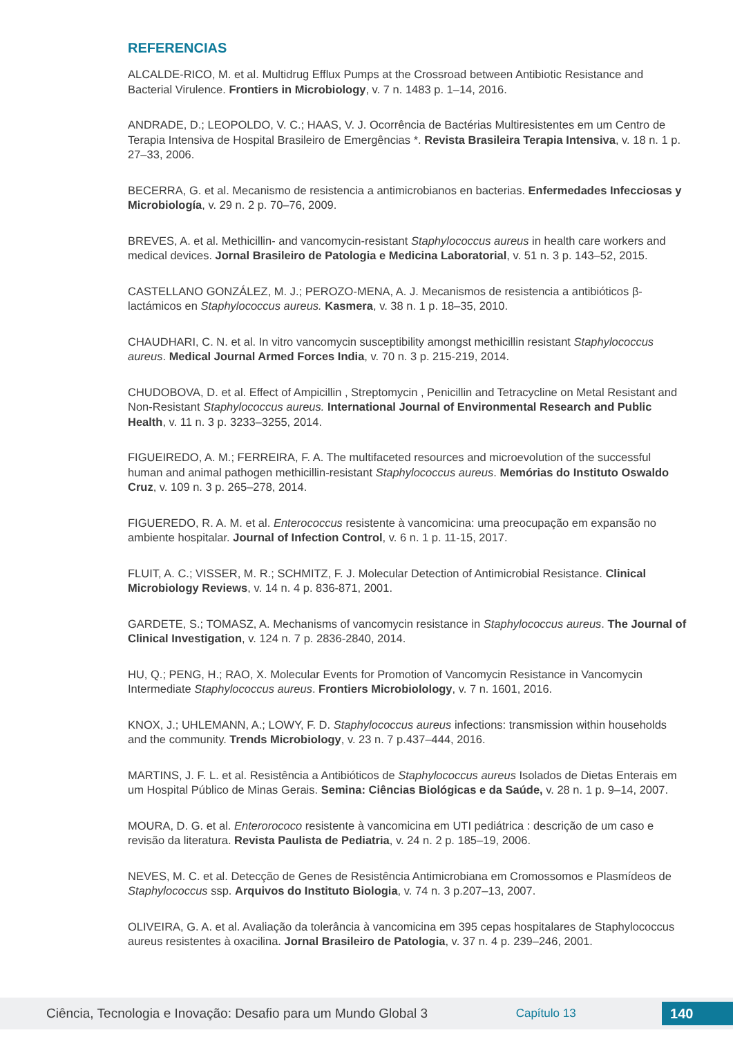REFERENCIAS
ALCALDE-RICO, M. et al. Multidrug Efflux Pumps at the Crossroad between Antibiotic Resistance and Bacterial Virulence. Frontiers in Microbiology, v. 7 n. 1483 p. 1–14, 2016.
ANDRADE, D.; LEOPOLDO, V. C.; HAAS, V. J. Ocorrência de Bactérias Multiresistentes em um Centro de Terapia Intensiva de Hospital Brasileiro de Emergências *. Revista Brasileira Terapia Intensiva, v. 18 n. 1 p. 27–33, 2006.
BECERRA, G. et al. Mecanismo de resistencia a antimicrobianos en bacterias. Enfermedades Infecciosas y Microbiología, v. 29 n. 2 p. 70–76, 2009.
BREVES, A. et al. Methicillin- and vancomycin-resistant Staphylococcus aureus in health care workers and medical devices. Jornal Brasileiro de Patologia e Medicina Laboratorial, v. 51 n. 3 p. 143–52, 2015.
CASTELLANO GONZÁLEZ, M. J.; PEROZO-MENA, A. J. Mecanismos de resistencia a antibióticos β-lactámicos en Staphylococcus aureus. Kasmera, v. 38 n. 1 p. 18–35, 2010.
CHAUDHARI, C. N. et al. In vitro vancomycin susceptibility amongst methicillin resistant Staphylococcus aureus. Medical Journal Armed Forces India, v. 70 n. 3 p. 215-219, 2014.
CHUDOBOVA, D. et al. Effect of Ampicillin , Streptomycin , Penicillin and Tetracycline on Metal Resistant and Non-Resistant Staphylococcus aureus. International Journal of Environmental Research and Public Health, v. 11 n. 3 p. 3233–3255, 2014.
FIGUEIREDO, A. M.; FERREIRA, F. A. The multifaceted resources and microevolution of the successful human and animal pathogen methicillin-resistant Staphylococcus aureus. Memórias do Instituto Oswaldo Cruz, v. 109 n. 3 p. 265–278, 2014.
FIGUEREDO, R. A. M. et al. Enterococcus resistente à vancomicina: uma preocupação em expansão no ambiente hospitalar. Journal of Infection Control, v. 6 n. 1 p. 11-15, 2017.
FLUIT, A. C.; VISSER, M. R.; SCHMITZ, F. J. Molecular Detection of Antimicrobial Resistance. Clinical Microbiology Reviews, v. 14 n. 4 p. 836-871, 2001.
GARDETE, S.; TOMASZ, A. Mechanisms of vancomycin resistance in Staphylococcus aureus. The Journal of Clinical Investigation, v. 124 n. 7 p. 2836-2840, 2014.
HU, Q.; PENG, H.; RAO, X. Molecular Events for Promotion of Vancomycin Resistance in Vancomycin Intermediate Staphylococcus aureus. Frontiers Microbiolology, v. 7 n. 1601, 2016.
KNOX, J.; UHLEMANN, A.; LOWY, F. D. Staphylococcus aureus infections: transmission within households and the community. Trends Microbiology, v. 23 n. 7 p.437–444, 2016.
MARTINS, J. F. L. et al. Resistência a Antibióticos de Staphylococcus aureus Isolados de Dietas Enterais em um Hospital Público de Minas Gerais. Semina: Ciências Biológicas e da Saúde, v. 28 n. 1 p. 9–14, 2007.
MOURA, D. G. et al. Enterorococo resistente à vancomicina em UTI pediátrica : descrição de um caso e revisão da literatura. Revista Paulista de Pediatria, v. 24 n. 2 p. 185–19, 2006.
NEVES, M. C. et al. Detecção de Genes de Resistência Antimicrobiana em Cromossomos e Plasmídeos de Staphylococcus ssp. Arquivos do Instituto Biologia, v. 74 n. 3 p.207–13, 2007.
OLIVEIRA, G. A. et al. Avaliação da tolerância à vancomicina em 395 cepas hospitalares de Staphylococcus aureus resistentes à oxacilina. Jornal Brasileiro de Patologia, v. 37 n. 4 p. 239–246, 2001.
Ciência, Tecnologia e Inovação: Desafio para um Mundo Global 3 Capítulo 13 140